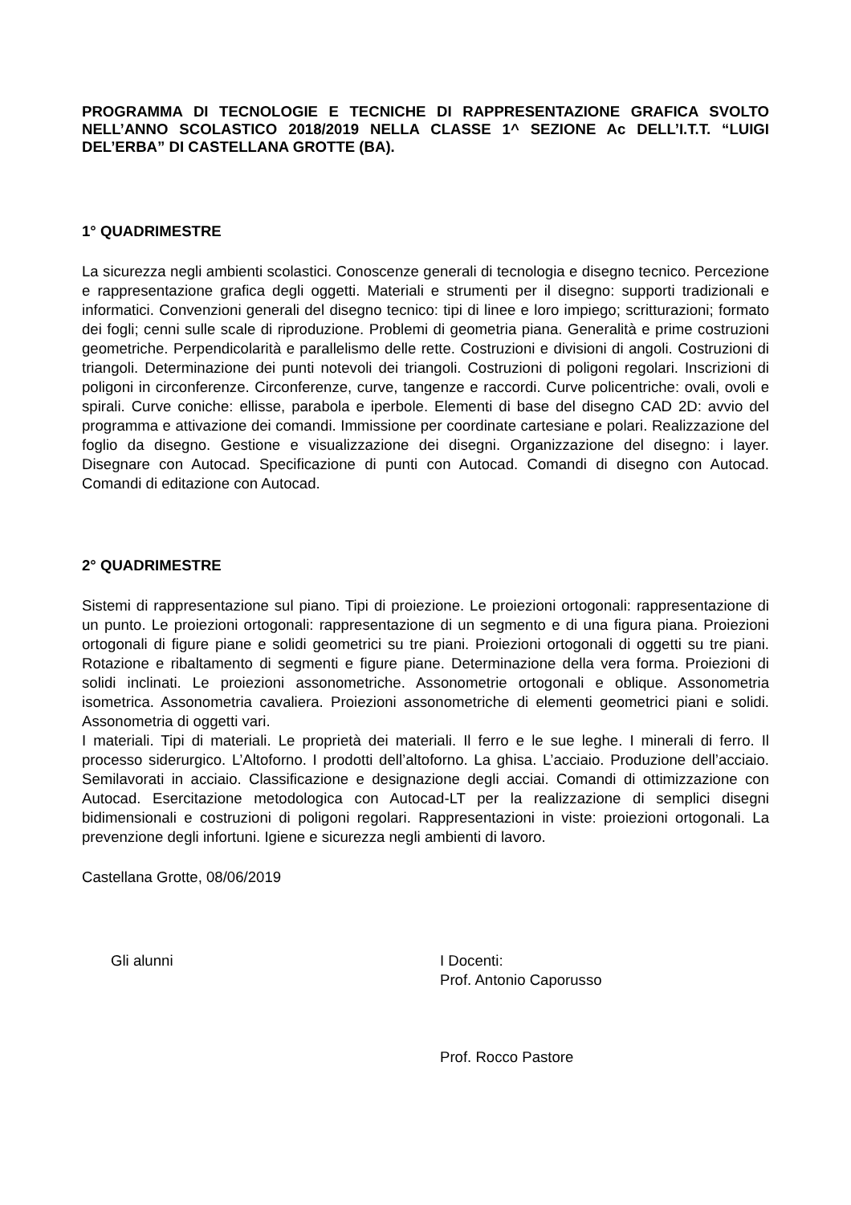PROGRAMMA DI TECNOLOGIE E TECNICHE DI RAPPRESENTAZIONE GRAFICA SVOLTO NELL’ANNO SCOLASTICO 2018/2019 NELLA CLASSE 1^ SEZIONE Ac DELL’I.T.T. “LUIGI DEL’ERBA” DI CASTELLANA GROTTE (BA).
1° QUADRIMESTRE
La sicurezza negli ambienti scolastici. Conoscenze generali di tecnologia e disegno tecnico. Percezione e rappresentazione grafica degli oggetti. Materiali e strumenti per il disegno: supporti tradizionali e informatici. Convenzioni generali del disegno tecnico: tipi di linee e loro impiego; scritturazioni; formato dei fogli; cenni sulle scale di riproduzione. Problemi di geometria piana. Generalità e prime costruzioni geometriche. Perpendicolarità e parallelismo delle rette. Costruzioni e divisioni di angoli. Costruzioni di triangoli. Determinazione dei punti notevoli dei triangoli. Costruzioni di poligoni regolari. Inscrizioni di poligoni in circonferenze. Circonferenze, curve, tangenze e raccordi. Curve policentriche: ovali, ovoli e spirali. Curve coniche: ellisse, parabola e iperbole. Elementi di base del disegno CAD 2D: avvio del programma e attivazione dei comandi. Immissione per coordinate cartesiane e polari. Realizzazione del foglio da disegno. Gestione e visualizzazione dei disegni. Organizzazione del disegno: i layer. Disegnare con Autocad. Specificazione di punti con Autocad. Comandi di disegno con Autocad. Comandi di editazione con Autocad.
2° QUADRIMESTRE
Sistemi di rappresentazione sul piano. Tipi di proiezione. Le proiezioni ortogonali: rappresentazione di un punto. Le proiezioni ortogonali: rappresentazione di un segmento e di una figura piana. Proiezioni ortogonali di figure piane e solidi geometrici su tre piani. Proiezioni ortogonali di oggetti su tre piani. Rotazione e ribaltamento di segmenti e figure piane. Determinazione della vera forma. Proiezioni di solidi inclinati. Le proiezioni assonometriche. Assonometrie ortogonali e oblique. Assonometria isometrica. Assonometria cavaliera. Proiezioni assonometriche di elementi geometrici piani e solidi. Assonometria di oggetti vari.
I materiali. Tipi di materiali. Le proprietà dei materiali. Il ferro e le sue leghe. I minerali di ferro. Il processo siderurgico. L’Altoforno. I prodotti dell’altoforno. La ghisa. L’acciaio. Produzione dell’acciaio. Semilavorati in acciaio. Classificazione e designazione degli acciai. Comandi di ottimizzazione con Autocad. Esercitazione metodologica con Autocad-LT per la realizzazione di semplici disegni bidimensionali e costruzioni di poligoni regolari. Rappresentazioni in viste: proiezioni ortogonali. La prevenzione degli infortuni. Igiene e sicurezza negli ambienti di lavoro.
Castellana Grotte, 08/06/2019
Gli alunni I Docenti:
Prof. Antonio Caporusso
Prof. Rocco Pastore